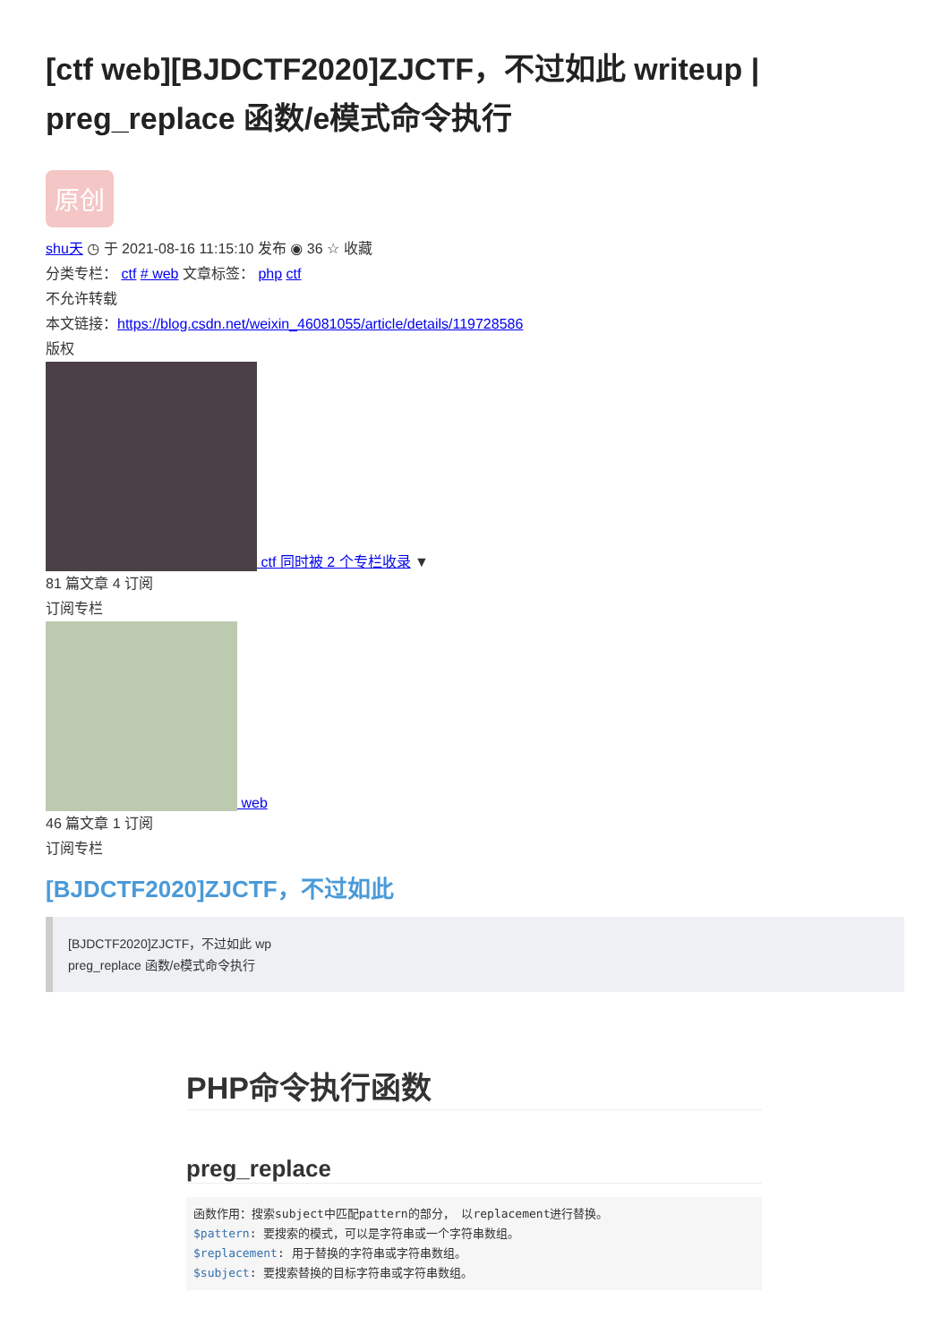[ctf web][BJDCTF2020]ZJCTF，不过如此 writeup | preg_replace 函数/e模式命令执行
原创
shu天 ◷ 于 2021-08-16 11:15:10 发布 ◉ 36 ☆ 收藏
分类专栏： ctf # web 文章标签： php ctf
不允许转载
本文链接：https://blog.csdn.net/weixin_46081055/article/details/119728586
版权
ctf 同时被 2 个专栏收录 ▼
81 篇文章 4 订阅
订阅专栏
web
46 篇文章 1 订阅
订阅专栏
[BJDCTF2020]ZJCTF，不过如此
[BJDCTF2020]ZJCTF，不过如此 wp
preg_replace 函数/e模式命令执行
PHP命令执行函数
preg_replace
函数作用：搜索subject中匹配pattern的部分， 以replacement进行替换。
$pattern: 要搜索的模式，可以是字符串或一个字符串数组。
$replacement: 用于替换的字符串或字符串数组。
$subject: 要搜索替换的目标字符串或字符串数组。